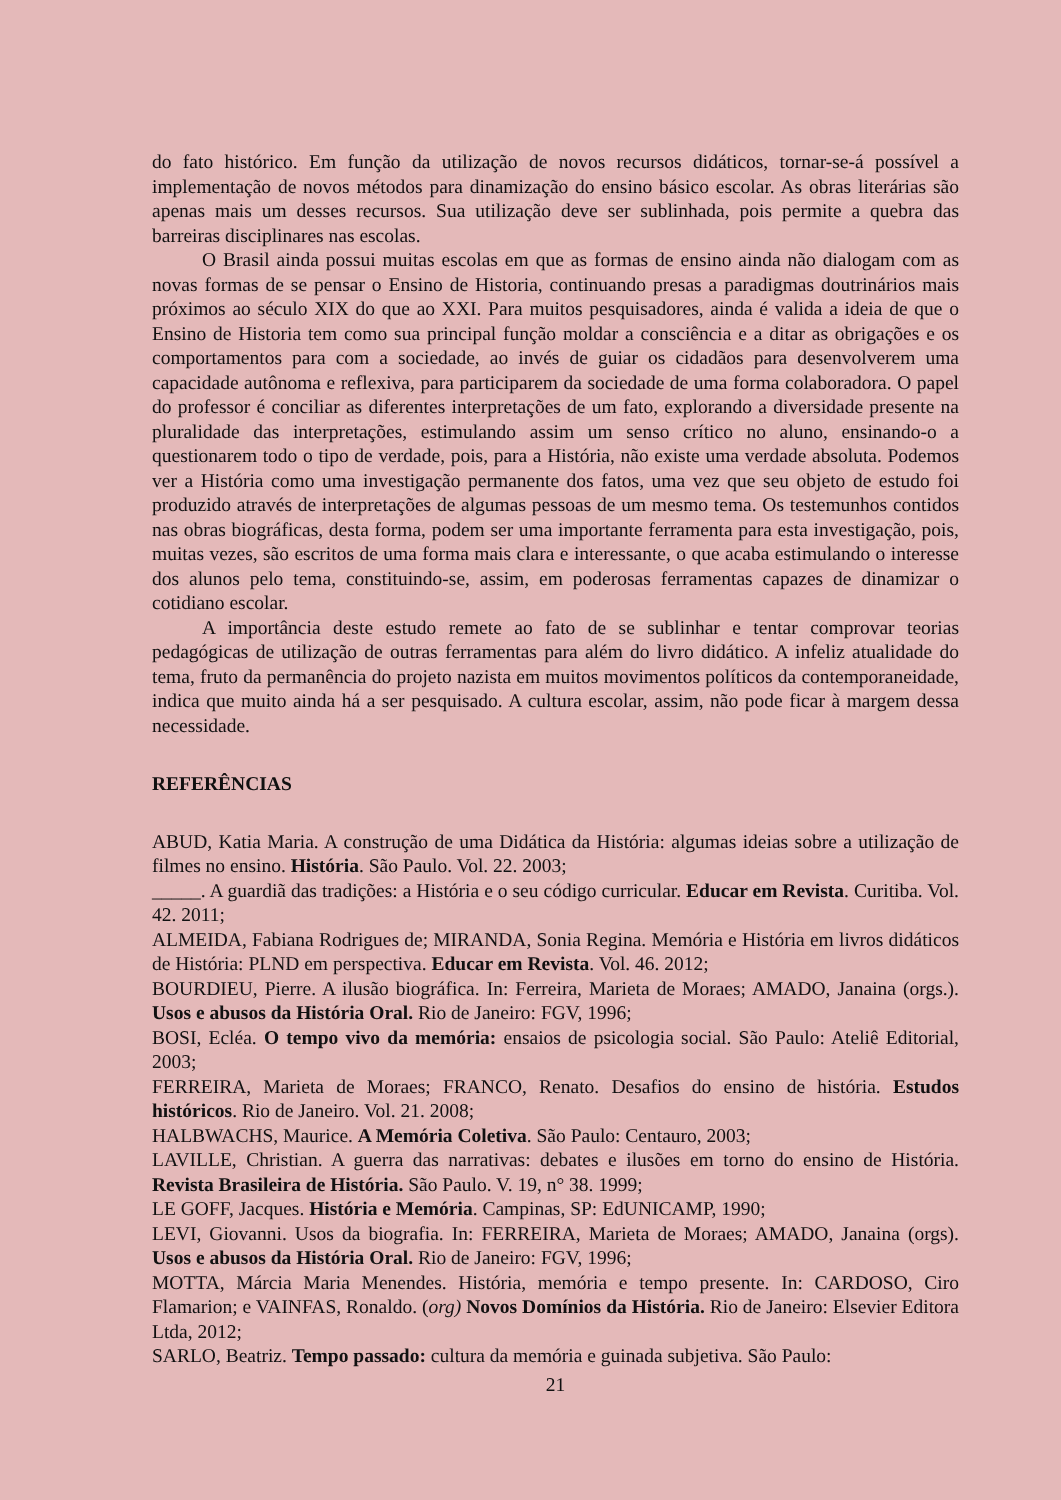do fato histórico. Em função da utilização de novos recursos didáticos, tornar-se-á possível a implementação de novos métodos para dinamização do ensino básico escolar. As obras literárias são apenas mais um desses recursos. Sua utilização deve ser sublinhada, pois permite a quebra das barreiras disciplinares nas escolas.
O Brasil ainda possui muitas escolas em que as formas de ensino ainda não dialogam com as novas formas de se pensar o Ensino de Historia, continuando presas a paradigmas doutrinários mais próximos ao século XIX do que ao XXI. Para muitos pesquisadores, ainda é valida a ideia de que o Ensino de Historia tem como sua principal função moldar a consciência e a ditar as obrigações e os comportamentos para com a sociedade, ao invés de guiar os cidadãos para desenvolverem uma capacidade autônoma e reflexiva, para participarem da sociedade de uma forma colaboradora. O papel do professor é conciliar as diferentes interpretações de um fato, explorando a diversidade presente na pluralidade das interpretações, estimulando assim um senso crítico no aluno, ensinando-o a questionarem todo o tipo de verdade, pois, para a História, não existe uma verdade absoluta. Podemos ver a História como uma investigação permanente dos fatos, uma vez que seu objeto de estudo foi produzido através de interpretações de algumas pessoas de um mesmo tema. Os testemunhos contidos nas obras biográficas, desta forma, podem ser uma importante ferramenta para esta investigação, pois, muitas vezes, são escritos de uma forma mais clara e interessante, o que acaba estimulando o interesse dos alunos pelo tema, constituindo-se, assim, em poderosas ferramentas capazes de dinamizar o cotidiano escolar.
A importância deste estudo remete ao fato de se sublinhar e tentar comprovar teorias pedagógicas de utilização de outras ferramentas para além do livro didático. A infeliz atualidade do tema, fruto da permanência do projeto nazista em muitos movimentos políticos da contemporaneidade, indica que muito ainda há a ser pesquisado. A cultura escolar, assim, não pode ficar à margem dessa necessidade.
REFERÊNCIAS
ABUD, Katia Maria. A construção de uma Didática da História: algumas ideias sobre a utilização de filmes no ensino. História. São Paulo. Vol. 22. 2003;
_____. A guardiã das tradições: a História e o seu código curricular. Educar em Revista. Curitiba. Vol. 42. 2011;
ALMEIDA, Fabiana Rodrigues de; MIRANDA, Sonia Regina. Memória e História em livros didáticos de História: PLND em perspectiva. Educar em Revista. Vol. 46. 2012;
BOURDIEU, Pierre. A ilusão biográfica. In: Ferreira, Marieta de Moraes; AMADO, Janaina (orgs.). Usos e abusos da História Oral. Rio de Janeiro: FGV, 1996;
BOSI, Ecléa. O tempo vivo da memória: ensaios de psicologia social. São Paulo: Ateliê Editorial, 2003;
FERREIRA, Marieta de Moraes; FRANCO, Renato. Desafios do ensino de história. Estudos históricos. Rio de Janeiro. Vol. 21. 2008;
HALBWACHS, Maurice. A Memória Coletiva. São Paulo: Centauro, 2003;
LAVILLE, Christian. A guerra das narrativas: debates e ilusões em torno do ensino de História. Revista Brasileira de História. São Paulo. V. 19, n° 38. 1999;
LE GOFF, Jacques. História e Memória. Campinas, SP: EdUNICAMP, 1990;
LEVI, Giovanni. Usos da biografia. In: FERREIRA, Marieta de Moraes; AMADO, Janaina (orgs). Usos e abusos da História Oral. Rio de Janeiro: FGV, 1996;
MOTTA, Márcia Maria Menendes. História, memória e tempo presente. In: CARDOSO, Ciro Flamarion; e VAINFAS, Ronaldo. (org) Novos Domínios da História. Rio de Janeiro: Elsevier Editora Ltda, 2012;
SARLO, Beatriz. Tempo passado: cultura da memória e guinada subjetiva. São Paulo:
21